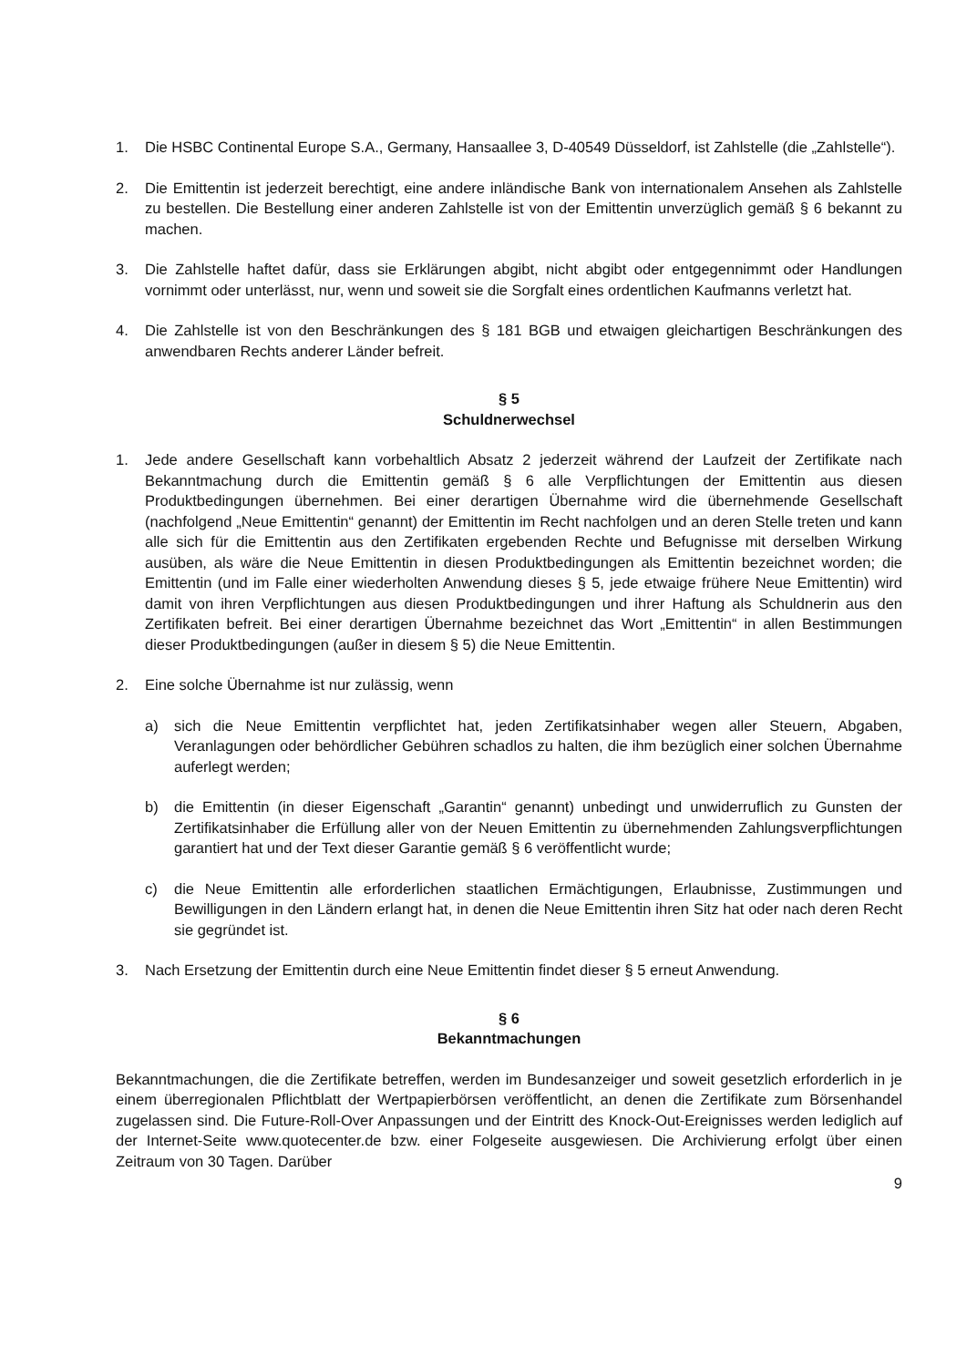1. Die HSBC Continental Europe S.A., Germany, Hansaallee 3, D-40549 Düsseldorf, ist Zahlstelle (die „Zahlstelle“).
2. Die Emittentin ist jederzeit berechtigt, eine andere inländische Bank von internationalem Ansehen als Zahlstelle zu bestellen. Die Bestellung einer anderen Zahlstelle ist von der Emittentin unverzüglich gemäß § 6 bekannt zu machen.
3. Die Zahlstelle haftet dafür, dass sie Erklärungen abgibt, nicht abgibt oder entgegennimmt oder Handlungen vornimmt oder unterlässt, nur, wenn und soweit sie die Sorgfalt eines ordentlichen Kaufmanns verletzt hat.
4. Die Zahlstelle ist von den Beschränkungen des § 181 BGB und etwaigen gleichartigen Beschränkungen des anwendbaren Rechts anderer Länder befreit.
§ 5
Schuldnerwechsel
1. Jede andere Gesellschaft kann vorbehaltlich Absatz 2 jederzeit während der Laufzeit der Zertifikate nach Bekanntmachung durch die Emittentin gemäß § 6 alle Verpflichtungen der Emittentin aus diesen Produktbedingungen übernehmen. Bei einer derartigen Übernahme wird die übernehmende Gesellschaft (nachfolgend „Neue Emittentin“ genannt) der Emittentin im Recht nachfolgen und an deren Stelle treten und kann alle sich für die Emittentin aus den Zertifikaten ergebenden Rechte und Befugnisse mit derselben Wirkung ausüben, als wäre die Neue Emittentin in diesen Produktbedingungen als Emittentin bezeichnet worden; die Emittentin (und im Falle einer wiederholten Anwendung dieses § 5, jede etwaige frühere Neue Emittentin) wird damit von ihren Verpflichtungen aus diesen Produktbedingungen und ihrer Haftung als Schuldnerin aus den Zertifikaten befreit. Bei einer derartigen Übernahme bezeichnet das Wort „Emittentin“ in allen Bestimmungen dieser Produktbedingungen (außer in diesem § 5) die Neue Emittentin.
2. Eine solche Übernahme ist nur zulässig, wenn
a) sich die Neue Emittentin verpflichtet hat, jeden Zertifikatsinhaber wegen aller Steuern, Abgaben, Veranlagungen oder behördlicher Gebühren schadlos zu halten, die ihm bezüglich einer solchen Übernahme auferlegt werden;
b) die Emittentin (in dieser Eigenschaft „Garantin“ genannt) unbedingt und unwiderruflich zu Gunsten der Zertifikatsinhaber die Erfüllung aller von der Neuen Emittentin zu übernehmenden Zahlungsverpflichtungen garantiert hat und der Text dieser Garantie gemäß § 6 veröffentlicht wurde;
c) die Neue Emittentin alle erforderlichen staatlichen Ermächtigungen, Erlaubnisse, Zustimmungen und Bewilligungen in den Ländern erlangt hat, in denen die Neue Emittentin ihren Sitz hat oder nach deren Recht sie gegründet ist.
3. Nach Ersetzung der Emittentin durch eine Neue Emittentin findet dieser § 5 erneut Anwendung.
§ 6
Bekanntmachungen
Bekanntmachungen, die die Zertifikate betreffen, werden im Bundesanzeiger und soweit gesetzlich erforderlich in je einem überregionalen Pflichtblatt der Wertpapierbörsen veröffentlicht, an denen die Zertifikate zum Börsenhandel zugelassen sind. Die Future-Roll-Over Anpassungen und der Eintritt des Knock-Out-Ereignisses werden lediglich auf der Internet-Seite www.quotecenter.de bzw. einer Folgeseite ausgewiesen. Die Archivierung erfolgt über einen Zeitraum von 30 Tagen. Darüber
9